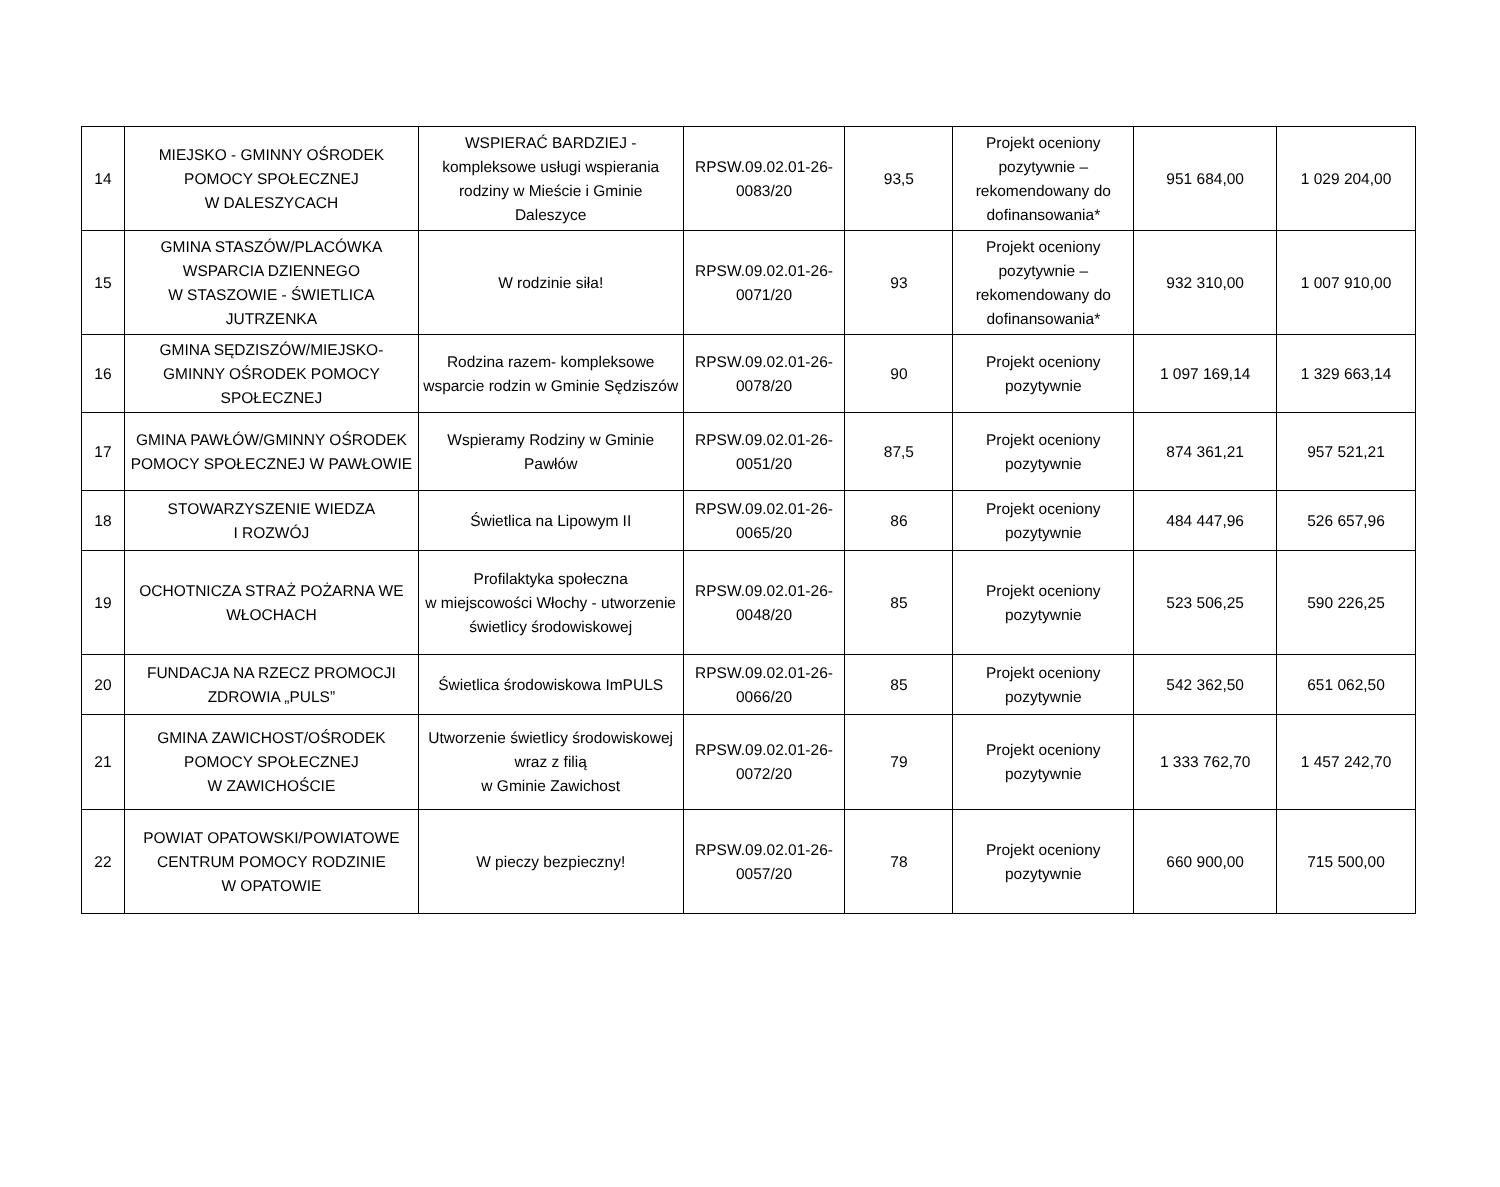| 14 | MIEJSKO - GMINNY OŚRODEK POMOCY SPOŁECZNEJ W DALESZYCACH | WSPIERAĆ BARDZIEJ - kompleksowe usługi wspierania rodziny w Mieście i Gminie Daleszyce | RPSW.09.02.01-26-0083/20 | 93,5 | Projekt oceniony pozytywnie – rekomendowany do dofinansowania* | 951 684,00 | 1 029 204,00 |
| 15 | GMINA STASZÓW/PLACÓWKA WSPARCIA DZIENNEGO W STASZOWIE - ŚWIETLICA JUTRZENKA | W rodzinie siła! | RPSW.09.02.01-26-0071/20 | 93 | Projekt oceniony pozytywnie – rekomendowany do dofinansowania* | 932 310,00 | 1 007 910,00 |
| 16 | GMINA SĘDZISZÓW/MIEJSKO-GMINNY OŚRODEK POMOCY SPOŁECZNEJ | Rodzina razem- kompleksowe wsparcie rodzin w Gminie Sędziszów | RPSW.09.02.01-26-0078/20 | 90 | Projekt oceniony pozytywnie | 1 097 169,14 | 1 329 663,14 |
| 17 | GMINA PAWŁÓW/GMINNY OŚRODEK POMOCY SPOŁECZNEJ W PAWŁOWIE | Wspieramy Rodziny w Gminie Pawłów | RPSW.09.02.01-26-0051/20 | 87,5 | Projekt oceniony pozytywnie | 874 361,21 | 957 521,21 |
| 18 | STOWARZYSZENIE WIEDZA I ROZWÓJ | Świetlica na Lipowym II | RPSW.09.02.01-26-0065/20 | 86 | Projekt oceniony pozytywnie | 484 447,96 | 526 657,96 |
| 19 | OCHOTNICZA STRAŻ POŻARNA WE WŁOCHACH | Profilaktyka społeczna w miejscowości Włochy - utworzenie świetlicy środowiskowej | RPSW.09.02.01-26-0048/20 | 85 | Projekt oceniony pozytywnie | 523 506,25 | 590 226,25 |
| 20 | FUNDACJA NA RZECZ PROMOCJI ZDROWIA „PULS” | Świetlica środowiskowa ImPULS | RPSW.09.02.01-26-0066/20 | 85 | Projekt oceniony pozytywnie | 542 362,50 | 651 062,50 |
| 21 | GMINA ZAWICHOST/OŚRODEK POMOCY SPOŁECZNEJ W ZAWICHOŚCIE | Utworzenie świetlicy środowiskowej wraz z filią w Gminie Zawichost | RPSW.09.02.01-26-0072/20 | 79 | Projekt oceniony pozytywnie | 1 333 762,70 | 1 457 242,70 |
| 22 | POWIAT OPATOWSKI/POWIATOWE CENTRUM POMOCY RODZINIE W OPATOWIE | W pieczy bezpieczny! | RPSW.09.02.01-26-0057/20 | 78 | Projekt oceniony pozytywnie | 660 900,00 | 715 500,00 |